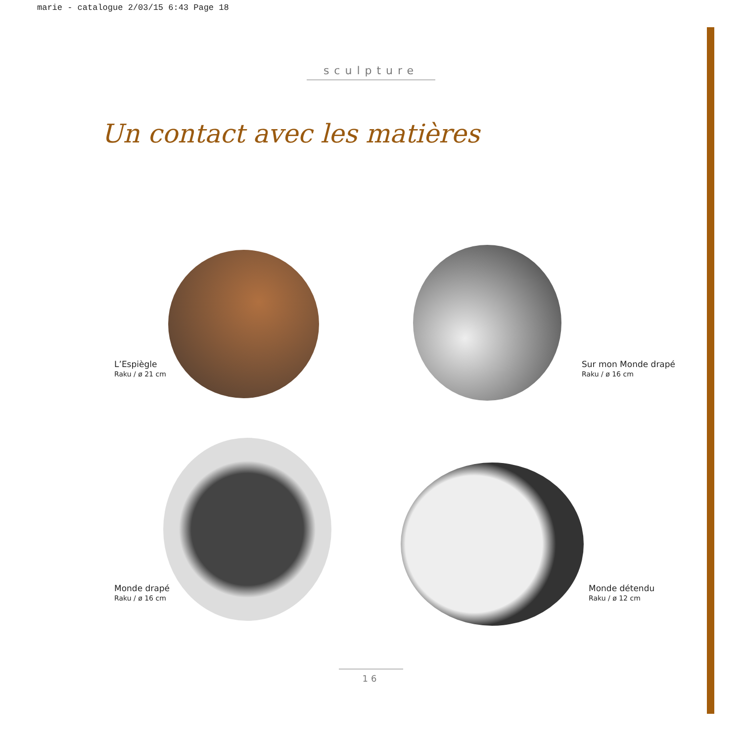marie - catalogue 2/03/15 6:43 Page 18
sculpture
Un contact avec les matières
L’Espiègle
Raku / ø 21 cm
Sur mon Monde drapé
Raku / ø 16 cm
Monde drapé
Raku / ø 16 cm
Monde détendu
Raku / ø 12 cm
16